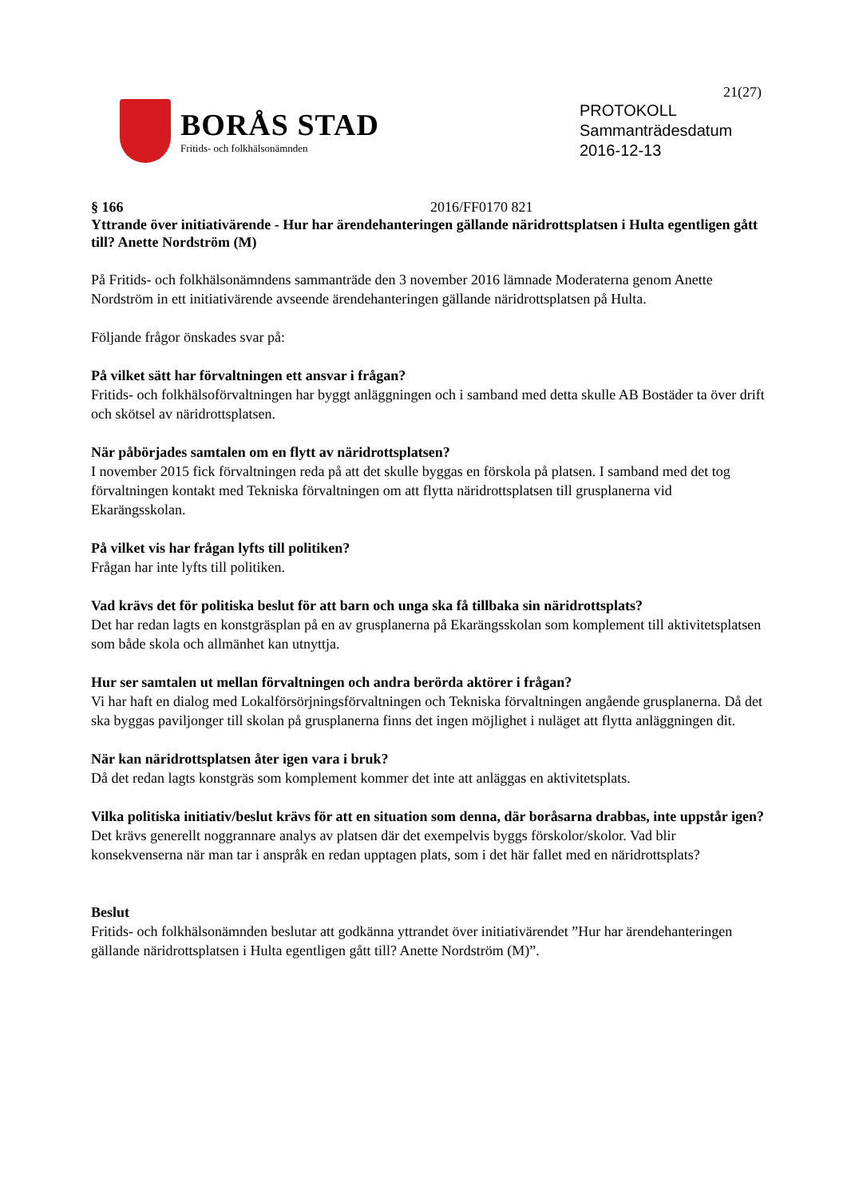21(27)
BORÅS STAD
Fritids- och folkhälsonämnden
PROTOKOLL
Sammanträdesdatum
2016-12-13
§ 166 2016/FF0170 821
Yttrande över initiativärende - Hur har ärendehanteringen gällande näridrottsplatsen i Hulta egentligen gått till? Anette Nordström (M)
På Fritids- och folkhälsonämndens sammanträde den 3 november 2016 lämnade Moderaterna genom Anette Nordström in ett initiativärende avseende ärendehanteringen gällande näridrottsplatsen på Hulta.
Följande frågor önskades svar på:
På vilket sätt har förvaltningen ett ansvar i frågan?
Fritids- och folkhälsoförvaltningen har byggt anläggningen och i samband med detta skulle AB Bostäder ta över drift och skötsel av näridrottsplatsen.
När påbörjades samtalen om en flytt av näridrottsplatsen?
I november 2015 fick förvaltningen reda på att det skulle byggas en förskola på platsen. I samband med det tog förvaltningen kontakt med Tekniska förvaltningen om att flytta näridrottsplatsen till grusplanerna vid Ekarängsskolan.
På vilket vis har frågan lyfts till politiken?
Frågan har inte lyfts till politiken.
Vad krävs det för politiska beslut för att barn och unga ska få tillbaka sin näridrottsplats?
Det har redan lagts en konstgräsplan på en av grusplanerna på Ekarängsskolan som komplement till aktivitetsplatsen som både skola och allmänhet kan utnyttja.
Hur ser samtalen ut mellan förvaltningen och andra berörda aktörer i frågan?
Vi har haft en dialog med Lokalförsörjningsförvaltningen och Tekniska förvaltningen angående grusplanerna. Då det ska byggas paviljonger till skolan på grusplanerna finns det ingen möjlighet i nuläget att flytta anläggningen dit.
När kan näridrottsplatsen åter igen vara i bruk?
Då det redan lagts konstgräs som komplement kommer det inte att anläggas en aktivitetsplats.
Vilka politiska initiativ/beslut krävs för att en situation som denna, där boråsarna drabbas, inte uppstår igen?
Det krävs generellt noggrannare analys av platsen där det exempelvis byggs förskolor/skolor. Vad blir konsekvenserna när man tar i anspråk en redan upptagen plats, som i det här fallet med en näridrottsplats?
Beslut
Fritids- och folkhälsonämnden beslutar att godkänna yttrandet över initiativärendet ”Hur har ärendehanteringen gällande näridrottsplatsen i Hulta egentligen gått till? Anette Nordström (M)”.